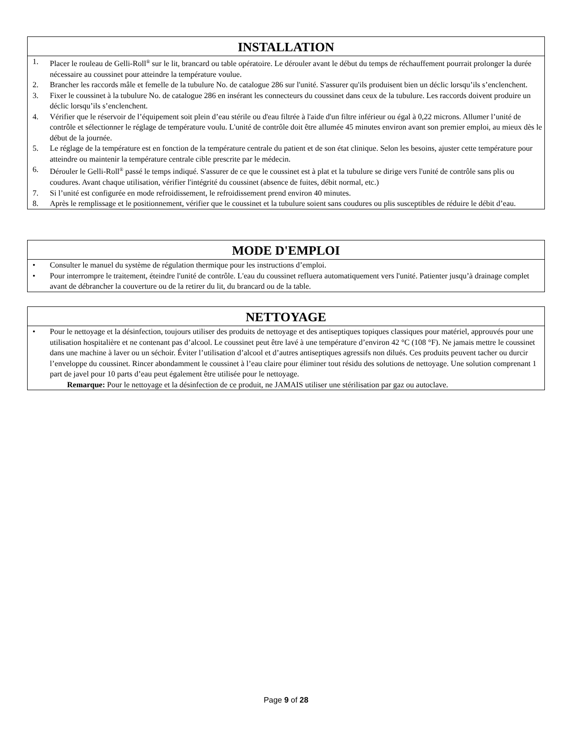INSTALLATION
1. Placer le rouleau de Gelli-Roll<sup>®</sup> sur le lit, brancard ou table opératoire. Le dérouler avant le début du temps de réchauffement pourrait prolonger la durée nécessaire au coussinet pour atteindre la température voulue.
2. Brancher les raccords mâle et femelle de la tubulure No. de catalogue 286 sur l'unité. S'assurer qu'ils produisent bien un déclic lorsqu’ils s’enclenchent.
3. Fixer le coussinet à la tubulure No. de catalogue 286 en insérant les connecteurs du coussinet dans ceux de la tubulure. Les raccords doivent produire un déclic lorsqu’ils s’enclenchent.
4. Vérifier que le réservoir de l’équipement soit plein d’eau stérile ou d'eau filtrée à l'aide d'un filtre inférieur ou égal à 0,22 microns. Allumer l’unité de contrôle et sélectionner le réglage de température voulu. L'unité de contrôle doit être allumée 45 minutes environ avant son premier emploi, au mieux dès le début de la journée.
5. Le réglage de la température est en fonction de la température centrale du patient et de son état clinique. Selon les besoins, ajuster cette température pour atteindre ou maintenir la température centrale cible prescrite par le médecin.
6. Dérouler le Gelli-Roll<sup>®</sup> passé le temps indiqué. S'assurer de ce que le coussinet est à plat et la tubulure se dirige vers l'unité de contrôle sans plis ou coudures. Avant chaque utilisation, vérifier l'intégrité du coussinet (absence de fuites, débit normal, etc.)
7. Si l’unité est configurée en mode refroidissement, le refroidissement prend environ 40 minutes.
8. Après le remplissage et le positionnement, vérifier que le coussinet et la tubulure soient sans coudures ou plis susceptibles de réduire le débit d’eau.
MODE D'EMPLOI
• Consulter le manuel du système de régulation thermique pour les instructions d’emploi.
• Pour interrompre le traitement, éteindre l'unité de contrôle. L'eau du coussinet refluera automatiquement vers l'unité. Patienter jusqu’à drainage complet avant de débrancher la couverture ou de la retirer du lit, du brancard ou de la table.
NETTOYAGE
• Pour le nettoyage et la désinfection, toujours utiliser des produits de nettoyage et des antiseptiques topiques classiques pour matériel, approuvés pour une utilisation hospitalière et ne contenant pas d’alcool. Le coussinet peut être lavé à une température d’environ 42 °C (108 °F). Ne jamais mettre le coussinet dans une machine à laver ou un séchoir. Éviter l’utilisation d’alcool et d’autres antiseptiques agressifs non dilués. Ces produits peuvent tacher ou durcir l’enveloppe du coussinet. Rincer abondamment le coussinet à l’eau claire pour éliminer tout résidu des solutions de nettoyage. Une solution comprenant 1 part de javel pour 10 parts d’eau peut également être utilisée pour le nettoyage.
Remarque: Pour le nettoyage et la désinfection de ce produit, ne JAMAIS utiliser une stérilisation par gaz ou autoclave.
Page 9 of 28